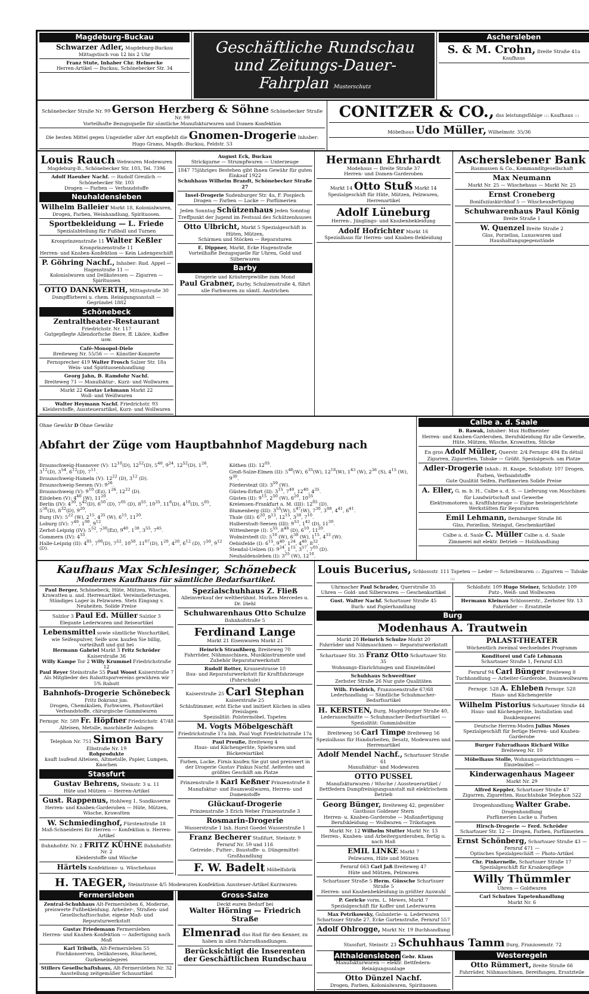Magdeburg-Buckau
Schwarzer Adler, Magdeburg-Buckau
Mittagstisch von 12 bis 2 Uhr
Franz Stute, Inhaber Chr. Helmecke
Herren-Artikel — Buckau, Schönebecker Str. 34
Geschäftliche Rundschau und Zeitungs-Dauer-Fahrplan Musterschutz
Aschersleben
S. & M. Crohn, Breite Straße 41a
Kaufhaus
Schönebecker Straße Nr. 99 Gerson Herzberg & Söhne Schönebecker Straße Nr. 99
Vorteilhafte Bezugsquelle für sämtliche Manufakturwaren und Damen-Konfektion
Die besten Mittel gegen Ungeziefer aller Art empfiehlt die Gnomen-Drogerie Inhaber: Hugo Grams, Magdb.-Buckau, Feldstr. 53
CONITZER & CO., das leistungsfähige ::: Kaufhaus :::
Möbelhaus Udo Müller, Wilhelmstr. 35/36
Louis Rauch Webwaren Modewaren
Magdeburg-B., Schönebecker Str. 103, Tel. 7396
Adolf Haeuber Nachf. — Rudolf Greulich — Schönebecker Str. 103
Drogen — Farben — Verbandstoffe
Neuhaldensleben
Wilhelm Balleier Markt 18, Kolonialwaren,
Drogen, Farben, Weinhandlung, Spirituosen.
Sportbekleidung — L. Friede
Spezialabteilung für Fußball und Turnen
Kronprinzenstraße 11 Walter Keßler Kronprinzenstraße 11
Herren- und Knaben-Konfektion — Kein Ladengeschäft
P. Göhring Nachf., Inhaber: Rud. Appel — Hagenstraße 11 —
Kolonialwaren und Delikatessen — Zigarren — Spirituosen
OTTO DANKWERTH, Mittagstraße 30
Dampffärberei u. chem. Reinigungsanstalt — Gegründet 1882
Schönebeck
Zentraltheater-Restaurant Friedrichstr. Nr. 117
Gutgepflegte Allendorfsche Biere, ff. Liköre, Kaffee usw.
Café-Monopol-Diele
Breiteweg Nr. 55/56 — — Künstler-Konzerte
Fernsprecher 419 Walter Frosch Salzer Str. 18a
Wein- und Spirituosenhandlung
Georg Jahn, B. Ramdohr Nachf.
Breiteweg 71 — Manufaktur-, Kurz- und Wollwaren
Markt 22 Gustav Lehmann Markt 22
Woll- und Weißwaren
Walter Heymann Nachf. Friedrichstr. 93
Kleiderstoffe, Aussteuerartikel, Kurz- und Wollwaren
August Eck, Buckau
Strickgarne — Strumpfwaren — Unterzeuge
1847 75jähriges Bestehen gibt Ihnen Gewähr für guten Einkauf 1922
Schuhhaus Wilhelm Brandt, Schönebecker Straße 27
Insel-Drogerie Sudenburger Str. 4a, F. Pospiech
Drogen — Farben — Lacke — Parfümerien
Jeden Sonntag Schützenhaus Jeden Sonntag
Treffpunkt der Jugend im Festsaal des Schützenhauses
Otto Ulbricht, Markt 5 Spezialgeschäft in Hüten, Mützen,
Schirmen und Stöcken — Reparaturen
E. Dippner, Markt, Ecke Hagenstraße
Vorteilhafte Bezugsquelle für Uhren, Gold und Silberwaren
Barby
Drogerie und Kräutergewölbe zum Mond
Paul Grabner, Barby, Schulzenstraße 4, führt alle Farbwaren zu sämtl. Anstrichen
Hermann Ehrhardt
Modehaus — Breite Straße 37
Herren- und Damen-Garderoben
Markt 14 Otto Stuß Markt 14
Spezialgeschäft für Hüte, Mützen, Pelzwaren, Herrenartikel
Adolf Lüneburg
Herren-, Jünglings- und Knabenbekleidung
Adolf Hofrichter Markt 16
Spezialhaus für Herren- und Knaben-Bekleidung
Ascherslebener Bank
Rasmussen & Co., Kommanditgesellschaft
Max Neumann
Markt Nr. 25 — Wäschehaus — Markt Nr. 25
Ernst Croneberg
Bonifaziuskirchhof 5 — Wäscheanfertigung
Schuhwarenhaus Paul König
Breite Straße 1
W. Quenzel Breite Straße 2
Glas, Porzellan, Luxuswaren und Haushaltungsgegenstände
Ohne Gewähr D Ohne Gewähr
Abfahrt der Züge vom Hauptbahnhof Magdeburg nach
Braunschweig-Hannover (V): 12<sup>10</sup>(D), 12<sup>52</sup>(D), 5<sup>40</sup>, 9<sup>24</sup>, 12<sup>52</sup>(D), 1<sup>26</sup>, 3<sup>12</sup>(D), 3<sup>54</sup>, 6<sup>12</sup>(D), 7<sup>11</sup>.
Braunschweig-Hameln (V): 12<sup>22</sup> (D), 3<sup>12</sup> (D).
Braunschweig-Seesen (V): 9<sup>26</sup>.
Braunschweig (V): 9<sup>10</sup> (Ez), 1<sup>26</sup>, 12<sup>22</sup> (D).
Eilsleben (V): 4<sup>40</sup> (W), 11<sup>20</sup>.
Berlin (IV): 4<sup>30</sup>, 5<sup>42</sup>(D), 6<sup>50</sup> (D), 7<sup>05</sup> (D), 8<sup>55</sup>, 10<sup>35</sup>, 11<sup>6</sup>(D), 4<sup>10</sup>(D), 5<sup>05</sup>, 5<sup>38</sup>(D), 8<sup>32</sup>(D), 9<sup>20</sup>.
Burg (IV): 5<sup>22</sup> (W), 2<sup>15</sup>, 4<sup>25</sup> (W), 6<sup>15</sup>, 11<sup>20</sup>.
Loburg (IV): 7<sup>49</sup>, 1<sup>00</sup>, 9<sup>12</sup>.
Zerbst-Leipzig (IV): 5<sup>52</sup>, 7<sup>30</sup>(Ez), 9<sup>40</sup>, 1<sup>38</sup>, 3<sup>55</sup>, 7<sup>45</sup>.
Gommern (IV): 4<sup>55</sup>.
Halle-Leipzig (II): 4<sup>05</sup>, 7<sup>00</sup>(D), 7<sup>52</sup>, 10<sup>50</sup>, 11<sup>07</sup>(D), 1<sup>20</sup>, 4<sup>20</sup>, 6<sup>12</sup> (D), 7<sup>50</sup>, 9<sup>12</sup> (D).
Köthen (II): 12<sup>05</sup>.
Groß-Salze-Elmen (II): 5<sup>40</sup>(W), 6<sup>35</sup>(W), 12<sup>18</sup>(W), 1<sup>43</sup> (W), 2<sup>36</sup> (S), 4<sup>15</sup> (W), 9<sup>30</sup>.
Fördersteдt (II): 3<sup>59</sup> (W).
Güsten-Erfurt (II): 3<sup>15</sup>, 7<sup>40</sup>, 12<sup>40</sup>, 4<sup>35</sup>.
Güsten (II): 9<sup>15</sup>, 2<sup>50</sup> (W), 6<sup>20</sup>, 10<sup>35</sup>.
Kreiensen-Frankfurt a. M. (III): 12<sup>05</sup> (D).
Blumenberg (III): 3<sup>55</sup>(W), 5<sup>47</sup>(W), 7<sup>30</sup>, 3<sup>08</sup>, 4<sup>41</sup>, 6<sup>41</sup>.
Thale (III): 6<sup>20</sup>, 9<sup>13</sup>, 12<sup>15</sup>, 3<sup>38</sup>, 7<sup>10</sup>.
Halberstadt-Seesen (III): 9<sup>53</sup>, 1<sup>42</sup> (D), 11<sup>30</sup>.
Wittenberge (I): 5<sup>55</sup>, 8<sup>48</sup> (D), 6<sup>10</sup>, 11<sup>20</sup>.
Wolmirstedt (I): 5<sup>10</sup> (W), 6<sup>30</sup> (W), 1<sup>15</sup>, 4<sup>33</sup> (W).
Oebisfelde (I): 6<sup>15</sup>, 9<sup>40</sup>, 1<sup>24</sup>, 4<sup>40</sup>, 8<sup>32</sup>.
Stendal-Uelzen (I): 9<sup>24</sup>, 1<sup>15</sup>, 3<sup>57</sup>, 7<sup>05</sup> (D).
Neuhaldensleben (I): 3<sup>25</sup> (W), 12<sup>10</sup>.
Calbe a. d. Saale
B. Rawak, Inhaber: Max Hoffmeister
Herren- und Knaben-Garderoben, Berufskleidung für alle Gewerbe, Hüte, Mützen, Wäsche, Krawatten, Stöcke
En gros Adolf Müller, Querstr. 2/4 Fernspr. 494 En détail
Zigarren, Zigaretten, Tabake — Größt. Spezialgesch. am Platze
Adler-Drogerie Inhab.: H. Knape, Schloßstr. 107 Drogen, Farben, Verbandstoffe
Gute Qualität Seifen, Parfümerien Solide Preise
A. Eller, G. m. b. H., Calbe a. d. S. — Lieferung von Maschinen für Landwirtschaft und Gewerbe
Elektromotoren u. Kraftfahrzeuge — Eigne besteingerichtete Werkstätten für Reparaturen
Emil Lehmann, Bernburger Straße 86
Glas, Porzellan, Steingut, Geschenkartikel
Calbe a. d. Saale C. Müller Calbe a. d. Saale
Zimmerei mit elektr. Betrieb — Holzhandlung
Kaufhaus Max Schlesinger, Schönebeck
Modernes Kaufhaus für sämtliche Bedarfsartikel.
Paul Berger, Schönebeck, Hüte, Mützen, Wäsche, Krawatten u. and. Herrenartikel. Vereinslieferungen. Ständiges Lager in Pelzwaren. Stets Eingang v. Neuheiten. Solide Preise
Salzlor 3 Paul Ed. Müller Salzlor 3
Elegante Lederwaren und Reiseartikel
Lebensmittel sowie sämtliche Waschartikel, wie Seifenpulver, Seife usw. kaufen Sie billig, vorteilhaft und gut bei
Hermann Gabriel Markt 3 Fritz Schröder Kaiserstraße 36
Willy Kampe Tor 2 Willy Krummel Friedrichstraße 12
Paul Reyer Steinstraße 55 Paul Woost Kaiserstraße 7
Als Mitglieder des Rabattsparvereins gewähren wir 5% Rabatt
Bahnhofs-Drogerie Schönebeck
Fritz Bokranz jun.
Drogen, Chemikalien, Farbwaren, Photoartikel Verbandstoffe, chirurgische Gummiwaren
Fernspr. Nr. 589 Fr. Höpfner Friedrichstr. 47/48
Alteisen, Metalle, maschinelle Anlagen
Telephon Nr. 751 Simon Bary Elbstraße Nr. 19
Rohprodukte
kauft laufend Alteisen, Altmetalle, Papier, Lumpen, Knochen
Stassfurt
Gustav Behrens, Steinstr. 3 u. 11
Hüte und Mützen — Herren-Artikel
Gust. Rappenus, Hohlweg 1, Sandkaserne
Herren- und Knaben-Garderoben — Hüte, Mützen, Wäsche, Krawatten
W. Schmiedinghof, Fürstenstraße 18
Maß-Schneiderei für Herren — Konfektion u. Herren-Artikel
Bahnhofstr. Nr. 2 FRITZ KÜHNE Bahnhofstr. Nr. 2
Kleiderstoffe und Wäsche
Härtels Konfektions- u. Wäschehaus
Spezialschuhhaus Z. Fließ
Alleinverkauf der weltberühmt. Marken Mercedes u. Dr. Diehl
Schuhwarenhaus Otto Schulze
Bahnhofstraße 5
Ferdinand Lange
Markt 21 Eisenwaren Markt 21
Heinrich Straußberg, Breiteweg 70
Fahrräder, Nähmaschinen, Musikinstrumente und Zubehör Reparaturwerkstatt
Rudolf Rotter, Krausestrasse 10
Bau- und Reparaturwerkstatt für Kraftfahrzeuge (Fahrschule)
Kaiserstraße 25 Carl Stephan Kaiserstraße 25
Schlafzimmer, echt Eiche und imitiert Küchen in allen Preislagen
Spezialität: Polstermöbel, Tapeten
M. Vogts Möbelgeschäft
Friedrichstraße 17a Inh. Paul Vogt Friedrichstraße 17a
Paul Preuße, Breiteweg 4
Haus- und Küchengeräte, Spielwaren und Bäckereiartikel
Farben, Lacke, Firnis kaufen Sie gut und preiswert in der Drogerie Gustav Pinkus Nachf. Aeltestes und größtes Geschäft am Platze
Prinzenstraße 8 Karl Keßner Prinzenstraße 8
Manufaktur- und Baumwollwaren, Herren- und Damenstoffe
Glückauf-Drogerie
Prinzenstraße 3 Erich Weber Prinzenstraße 3
Rosmarin-Drogerie
Wasserstraße 1 Inh. Horst Goedel Wasserstraße 1
Franz Becherer Staßfurt, Steinstr. 9
Fernruf Nr. 59 und 116
Getreide-, Futter-, Baustoffe- u. Düngemittel-Großhandlung
F. W. Badelt Möbelfabrik
H. TAEGER, Steinstrasse 4/5 Modewaren Konfektion Aussteuer-Artikel Kurzwaren
Fermersleben
Zentral-Schuhhaus Alt-Fermersleben 6, Moderne, preiswerte Fußbekleidung. Arbeiter-, Straßen- und Gesellschaftsschuhe, eigene Maß- und Reparaturwerkstatt
Gustav Friedemann Fermersleben
Herren- und Knaben-Konfektion — Anfertigung nach Maß
Karl Tributh, Alt-Fermersleben 55
Fischkonserven, Delikatessen, Räucherei, Gurkeneinlegerei
Stillers Gesellschaftshaus, Alt-Fermersleben Nr. 32
Ausstellung zeitgemäßer Schauartikel
Gross-Salze
Deckt euren Bedarf bei
Walter Hörning — Friedrich Straße
Elmenrad das Rad für den Kenner, zu haben in allen Fahrradhandlungen.
Berücksichtigt die Inserenten der Geschäftlichen Rundschau
Louis Bucerius, Schlossstr. 111 Tapeten — Leder — Schreibwaren ::: Zigarren — Tabake :::
Uhrmacher Paul Schrader, Querstraße 35
Uhren — Gold- und Silberwaren — Geschenkartikel
Gust. Walter Nachf. Schartauer Straße 45
Buch- und Papierhandlung
Schloßstr. 109 Hugo Steiner, Schloßstr. 109
Putz-, Weiß- und Wollwaren
Hermann Kleinau Schlosserstr., Zerbster Str. 13
Fahrräder — Ersatzteile
Burg
Modenhaus A. Trautwein
Markt 20 Heinrich Schulze Markt 20
Fahrräder und Nähmaschinen — Reparaturwerkstatt
Schartauer Str. 35 Franz Otto Schartauer Str. 35
Wohnungs-Einrichtungen und Einzelmöbel
Schuhhaus Schwerdtner
Zerbster Straße 26 Nur gute Qualitäten
Wilh. Friedrich, Franzosenstraße 67/68
Lederhandlung — Sämtliche Schuhmacher-Bedarfsartikel
H. KERSTEN, Burg, Magdeburger Straße 40, Lederausschnitte — Schuhmacher-Bedarfsartikel — Spezialität: Gummiabsätze
Breiteweg 56 Carl Timpe Breiteweg 56
Spezialhaus für Handarbeiten, Besatz, Modewaren und Herrenartikel
Adolf Mendel Nachf., Schartauer Straße 61
Manufaktur- und Modewaren
OTTO PUSSEL
Manufakturwaren / Wäsche / Aussteuerartikel / Bettfedern Dampfreinigungsanstalt mit elektrischem Betrieb
Georg Bünger, Breiteweg 42, gegenüber Gasthaus Goldener Stern
Herren- u. Knaben-Garderobe — Maßanfertigung Berufskleidung — Wollwaren — Trikotagen
Markt Nr. 12 Wilhelm Stutter Markt Nr. 13
Herren-, Knaben- und Arbeitergarderoben, fertig u. nach Maß
EMIL LINKE Markt 7
Pelzwaren, Hüte und Mützen
Fernruf 663 Carl Jaß Breiteweg 47
Hüte und Mützen, Pelzwaren
Schartauer Straße 5 Herm. Günsche Schartauer Straße 5
Herren- und Knabenbekleidung in größter Auswahl
P. Gericke vorm. L. Mewes, Markt 7
Spezialgeschäft für Koffer und Lederwaren
Max Petrikowsky, Galanterie- u. Lederwaren
Schartauer Straße 27, Ecke Gartenstraße, Fernruf 557
Adolf Ohlrogge, Markt Nr. 19 Buchhandlung
PALAST-THEATER
Wöchentlich zweimal wechselndes Programm
Konditorei und Café Lehmann
Schartauer Straße 1, Fernruf 433
Fernruf 94 Carl Bünger Breiteweg 8
Tuchhandlung — Arbeiter-Garderobe, Baumwollwaren
Fernspr. 528 A. Ehleben Fernspr. 528
Haus- und Küchengeräte
Wilhelm Pistorius Schartauer Straße 44
Haus- und Küchengeräte, Installation und Bauklempnerei
Deutsche Herren-Moden Julius Moses
Spezialgeschäft für fertige Herren- und Knaben-Garderobe
Burger Fahrradhaus Richard Wilke
Breiteweg Nr. 10
Möbelhaus Stolle, Wohnungseinrichtungen — Einzelmöbel —
Kinderwagenhaus Mageer
Markt Nr. 29
Alfred Keppler, Schartauer Straße 47
Zigarren, Zigaretten, Rauchtabake Telephon 522
Drogenhandlung Walter Grabe. Drogenhandlung
Parfümerien Lacke u. Farben
Hirsch-Drogerie — Ferd. Schröder
Schartauer Str. 12 — Drogen, Farben, Parfümerien
Ernst Schönberg, Schartauer Straße 43 — Fernruf 471 —
Optisches Spezialgeschäft — Photo-Artikel
Chr. Pinkernelle, Schartauer Straße 17
Spezialgeschäft für Krankenpflege
Willy Thümmler
Uhren — Goldwaren
Carl Schulzes Tapetenhandlung
Markt Nr. 6
Stassfurt, Steinstr. 23 Schuhhaus Tamm Burg, Franzosenstr. 72
Althaldensleben Gebr. Klaus Manufakturwaren — elektr. Bettfedern-Reinigungsanlage
Otto Dünzel Nachf.
Drogen, Farben, Kolonialwaren, Spirituosen
Westeregeln
Otto Rümmert, Breite Straße 66
Fahrräder, Nähmaschinen, Bereifungen, Ersatzteile